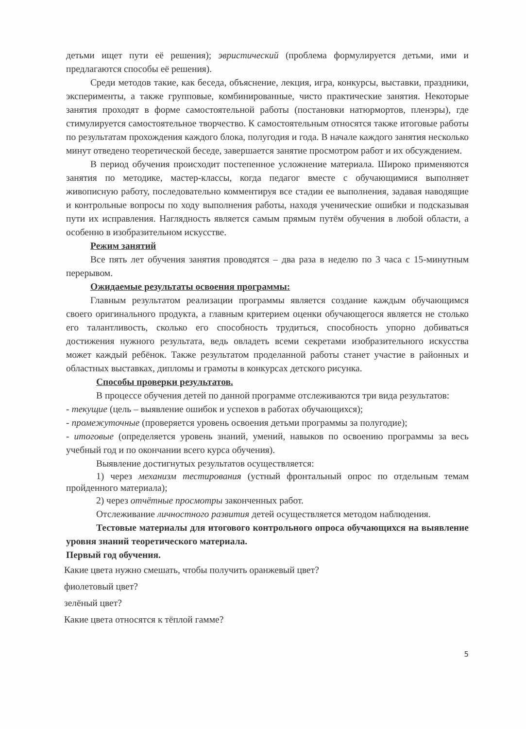детьми ищет пути её решения); эвристический (проблема формулируется детьми, ими и предлагаются способы её решения).
Среди методов такие, как беседа, объяснение, лекция, игра, конкурсы, выставки, праздники, эксперименты, а также групповые, комбинированные, чисто практические занятия. Некоторые занятия проходят в форме самостоятельной работы (постановки натюрмортов, пленэры), где стимулируется самостоятельное творчество. К самостоятельным относятся также итоговые работы по результатам прохождения каждого блока, полугодия и года. В начале каждого занятия несколько минут отведено теоретической беседе, завершается занятие просмотром работ и их обсуждением.
В период обучения происходит постепенное усложнение материала. Широко применяются занятия по методике, мастер-классы, когда педагог вместе с обучающимися выполняет живописную работу, последовательно комментируя все стадии ее выполнения, задавая наводящие и контрольные вопросы по ходу выполнения работы, находя ученические ошибки и подсказывая пути их исправления. Наглядность является самым прямым путём обучения в любой области, а особенно в изобразительном искусстве.
Режим занятий
Все пять лет обучения занятия проводятся – два раза в неделю по 3 часа с 15-минутным перерывом.
Ожидаемые результаты освоения программы:
Главным результатом реализации программы является создание каждым обучающимся своего оригинального продукта, а главным критерием оценки обучающегося является не столько его талантливость, сколько его способность трудиться, способность упорно добиваться достижения нужного результата, ведь овладеть всеми секретами изобразительного искусства может каждый ребёнок. Также результатом проделанной работы станет участие в районных и областных выставках, дипломы и грамоты в конкурсах детского рисунка.
Способы проверки результатов.
В процессе обучения детей по данной программе отслеживаются три вида результатов:
- текущие (цель – выявление ошибок и успехов в работах обучающихся);
- промежуточные (проверяется уровень освоения детьми программы за полугодие);
- итоговые (определяется уровень знаний, умений, навыков по освоению программы за весь учебный год и по окончании всего курса обучения).
Выявление достигнутых результатов осуществляется:
1) через механизм тестирования (устный фронтальный опрос по отдельным темам пройденного материала);
2) через отчётные просмотры законченных работ.
Отслеживание личностного развития детей осуществляется методом наблюдения.
Тестовые материалы для итогового контрольного опроса обучающихся на выявление уровня знаний теоретического материала.
Первый год обучения.
Какие цвета нужно смешать, чтобы получить оранжевый цвет?
фиолетовый цвет?
зелёный цвет?
Какие цвета относятся к тёплой гамме?
5